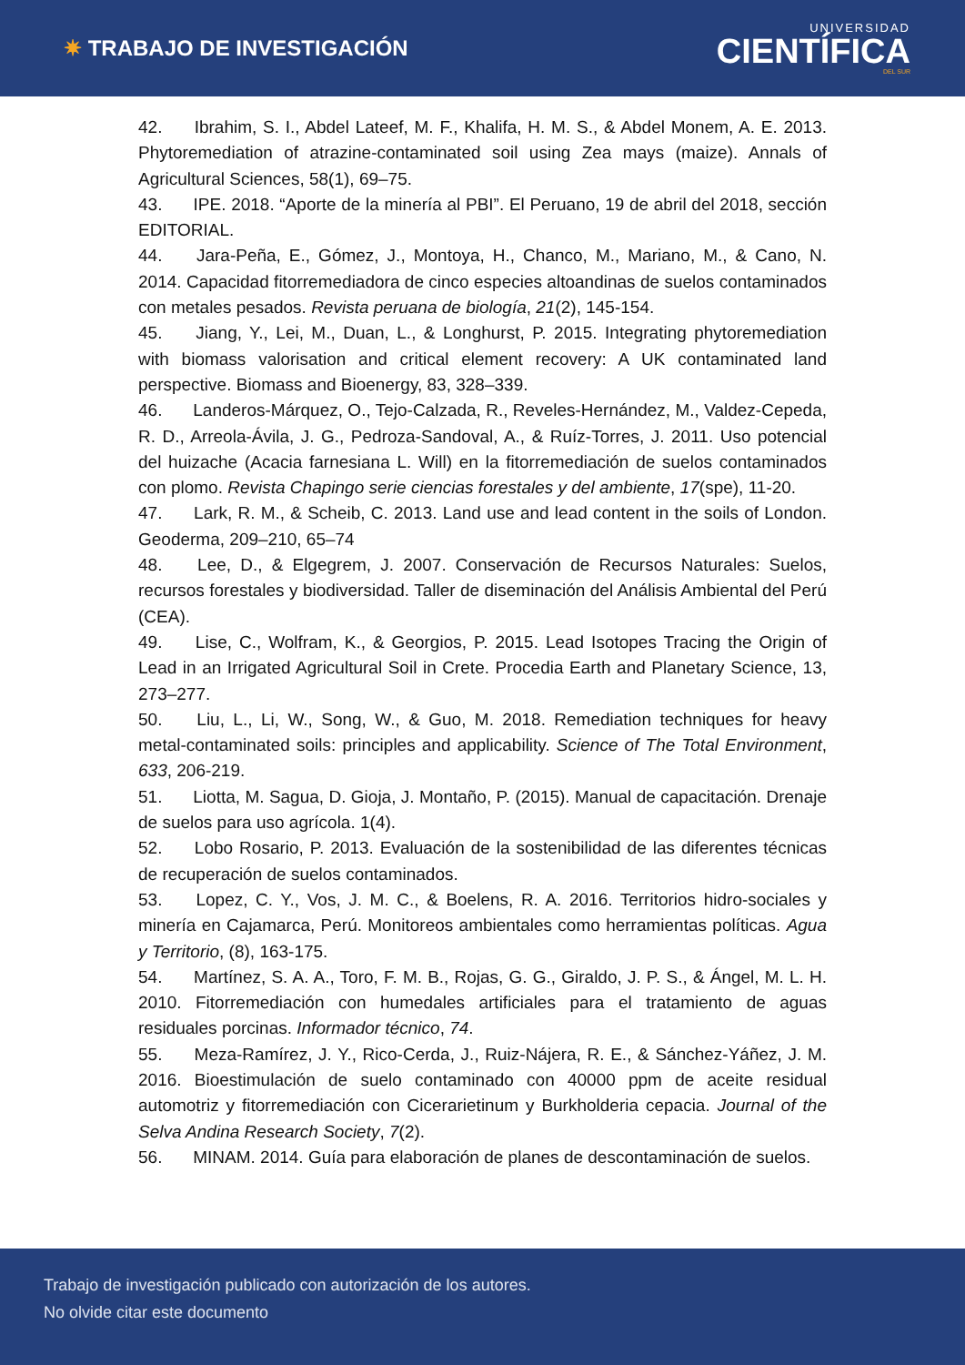✷ TRABAJO DE INVESTIGACIÓN
UNIVERSIDAD
CIENTÍFICA
DEL SUR
42.   Ibrahim, S. I., Abdel Lateef, M. F., Khalifa, H. M. S., & Abdel Monem, A. E. 2013. Phytoremediation of atrazine-contaminated soil using Zea mays (maize). Annals of Agricultural Sciences, 58(1), 69–75.
43.   IPE. 2018. “Aporte de la minería al PBI”. El Peruano, 19 de abril del 2018, sección EDITORIAL.
44.   Jara-Peña, E., Gómez, J., Montoya, H., Chanco, M., Mariano, M., & Cano, N. 2014. Capacidad fitorremediadora de cinco especies altoandinas de suelos contaminados con metales pesados. Revista peruana de biología, 21(2), 145-154.
45.   Jiang, Y., Lei, M., Duan, L., & Longhurst, P. 2015. Integrating phytoremediation with biomass valorisation and critical element recovery: A UK contaminated land perspective. Biomass and Bioenergy, 83, 328–339.
46.   Landeros-Márquez, O., Tejo-Calzada, R., Reveles-Hernández, M., Valdez-Cepeda, R. D., Arreola-Ávila, J. G., Pedroza-Sandoval, A., & Ruíz-Torres, J. 2011. Uso potencial del huizache (Acacia farnesiana L. Will) en la fitorremediación de suelos contaminados con plomo. Revista Chapingo serie ciencias forestales y del ambiente, 17(spe), 11-20.
47.   Lark, R. M., & Scheib, C. 2013. Land use and lead content in the soils of London. Geoderma, 209–210, 65–74
48.   Lee, D., & Elgegrem, J. 2007. Conservación de Recursos Naturales: Suelos, recursos forestales y biodiversidad. Taller de diseminación del Análisis Ambiental del Perú (CEA).
49.   Lise, C., Wolfram, K., & Georgios, P. 2015. Lead Isotopes Tracing the Origin of Lead in an Irrigated Agricultural Soil in Crete. Procedia Earth and Planetary Science, 13, 273–277.
50.   Liu, L., Li, W., Song, W., & Guo, M. 2018. Remediation techniques for heavy metal-contaminated soils: principles and applicability. Science of The Total Environment, 633, 206-219.
51.   Liotta, M. Sagua, D. Gioja, J. Montaño, P. (2015). Manual de capacitación. Drenaje de suelos para uso agrícola. 1(4).
52.   Lobo Rosario, P. 2013. Evaluación de la sostenibilidad de las diferentes técnicas de recuperación de suelos contaminados.
53.   Lopez, C. Y., Vos, J. M. C., & Boelens, R. A. 2016. Territorios hidro-sociales y minería en Cajamarca, Perú. Monitoreos ambientales como herramientas políticas. Agua y Territorio, (8), 163-175.
54.   Martínez, S. A. A., Toro, F. M. B., Rojas, G. G., Giraldo, J. P. S., & Ángel, M. L. H. 2010. Fitorremediación con humedales artificiales para el tratamiento de aguas residuales porcinas. Informador técnico, 74.
55.   Meza-Ramírez, J. Y., Rico-Cerda, J., Ruiz-Nájera, R. E., & Sánchez-Yáñez, J. M. 2016. Bioestimulación de suelo contaminado con 40000 ppm de aceite residual automotriz y fitorremediación con Cicerarietinum y Burkholderia cepacia. Journal of the Selva Andina Research Society, 7(2).
56.   MINAM. 2014. Guía para elaboración de planes de descontaminación de suelos.
Trabajo de investigación publicado con autorización de los autores.
No olvide citar este documento